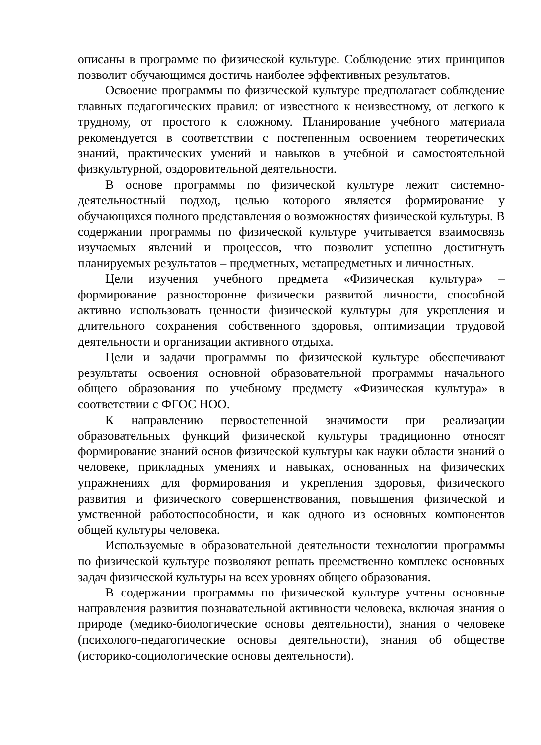описаны в программе по физической культуре. Соблюдение этих принципов позволит обучающимся достичь наиболее эффективных результатов.
Освоение программы по физической культуре предполагает соблюдение главных педагогических правил: от известного к неизвестному, от легкого к трудному, от простого к сложному. Планирование учебного материала рекомендуется в соответствии с постепенным освоением теоретических знаний, практических умений и навыков в учебной и самостоятельной физкультурной, оздоровительной деятельности.
В основе программы по физической культуре лежит системно-деятельностный подход, целью которого является формирование у обучающихся полного представления о возможностях физической культуры. В содержании программы по физической культуре учитывается взаимосвязь изучаемых явлений и процессов, что позволит успешно достигнуть планируемых результатов – предметных, метапредметных и личностных.
Цели изучения учебного предмета «Физическая культура» – формирование разносторонне физически развитой личности, способной активно использовать ценности физической культуры для укрепления и длительного сохранения собственного здоровья, оптимизации трудовой деятельности и организации активного отдыха.
Цели и задачи программы по физической культуре обеспечивают результаты освоения основной образовательной программы начального общего образования по учебному предмету «Физическая культура» в соответствии с ФГОС НОО.
К направлению первостепенной значимости при реализации образовательных функций физической культуры традиционно относят формирование знаний основ физической культуры как науки области знаний о человеке, прикладных умениях и навыках, основанных на физических упражнениях для формирования и укрепления здоровья, физического развития и физического совершенствования, повышения физической и умственной работоспособности, и как одного из основных компонентов общей культуры человека.
Используемые в образовательной деятельности технологии программы по физической культуре позволяют решать преемственно комплекс основных задач физической культуры на всех уровнях общего образования.
В содержании программы по физической культуре учтены основные направления развития познавательной активности человека, включая знания о природе (медико-биологические основы деятельности), знания о человеке (психолого-педагогические основы деятельности), знания об обществе (историко-социологические основы деятельности).